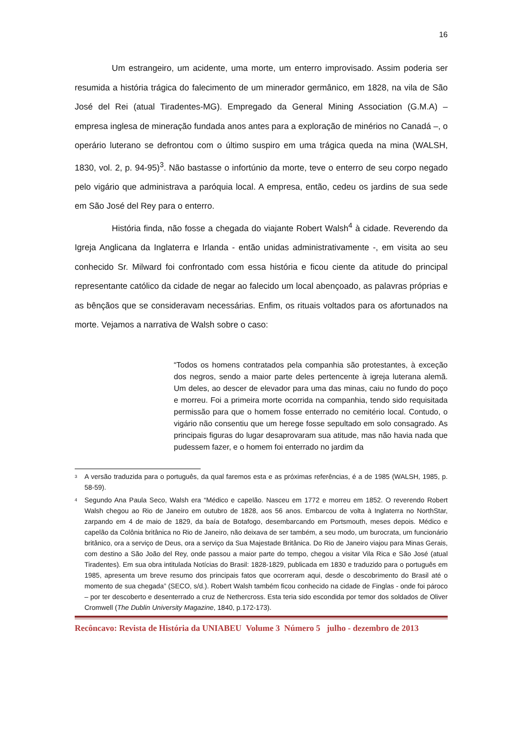16
Um estrangeiro, um acidente, uma morte, um enterro improvisado. Assim poderia ser resumida a história trágica do falecimento de um minerador germânico, em 1828, na vila de São José del Rei (atual Tiradentes-MG). Empregado da General Mining Association (G.M.A) – empresa inglesa de mineração fundada anos antes para a exploração de minérios no Canadá –, o operário luterano se defrontou com o último suspiro em uma trágica queda na mina (WALSH, 1830, vol. 2, p. 94-95)<sup>3</sup>. Não bastasse o infortúnio da morte, teve o enterro de seu corpo negado pelo vigário que administrava a paróquia local. A empresa, então, cedeu os jardins de sua sede em São José del Rey para o enterro.
História finda, não fosse a chegada do viajante Robert Walsh<sup>4</sup> à cidade. Reverendo da Igreja Anglicana da Inglaterra e Irlanda - então unidas administrativamente -, em visita ao seu conhecido Sr. Milward foi confrontado com essa história e ficou ciente da atitude do principal representante católico da cidade de negar ao falecido um local abençoado, as palavras próprias e as bênçãos que se consideravam necessárias. Enfim, os rituais voltados para os afortunados na morte. Vejamos a narrativa de Walsh sobre o caso:
“Todos os homens contratados pela companhia são protestantes, à exceção dos negros, sendo a maior parte deles pertencente à igreja luterana alemã. Um deles, ao descer de elevador para uma das minas, caiu no fundo do poço e morreu. Foi a primeira morte ocorrida na companhia, tendo sido requisitada permissão para que o homem fosse enterrado no cemitério local. Contudo, o vigário não consentiu que um herege fosse sepultado em solo consagrado. As principais figuras do lugar desaprovaram sua atitude, mas não havia nada que pudessem fazer, e o homem foi enterrado no jardim da
<sup>3</sup> A versão traduzida para o português, da qual faremos esta e as próximas referências, é a de 1985 (WALSH, 1985, p. 58-59).
<sup>4</sup> Segundo Ana Paula Seco, Walsh era “Médico e capelão. Nasceu em 1772 e morreu em 1852. O reverendo Robert Walsh chegou ao Rio de Janeiro em outubro de 1828, aos 56 anos. Embarcou de volta à Inglaterra no NorthStar, zarpando em 4 de maio de 1829, da baía de Botafogo, desembarcando em Portsmouth, meses depois. Médico e capelão da Colônia britânica no Rio de Janeiro, não deixava de ser também, a seu modo, um burocrata, um funcionário britânico, ora a serviço de Deus, ora a serviço da Sua Majestade Britânica. Do Rio de Janeiro viajou para Minas Gerais, com destino a São João del Rey, onde passou a maior parte do tempo, chegou a visitar Vila Rica e São José (atual Tiradentes). Em sua obra intitulada Notícias do Brasil: 1828-1829, publicada em 1830 e traduzido para o português em 1985, apresenta um breve resumo dos principais fatos que ocorreram aqui, desde o descobrimento do Brasil até o momento de sua chegada” (SECO, s/d.). Robert Walsh também ficou conhecido na cidade de Finglas - onde foi pároco – por ter descoberto e desenterrado a cruz de Nethercross. Esta teria sido escondida por temor dos soldados de Oliver Cromwell (The Dublin University Magazine, 1840, p.172-173).
Recôncavo: Revista de História da UNIABEU Volume 3 Número 5 julho - dezembro de 2013